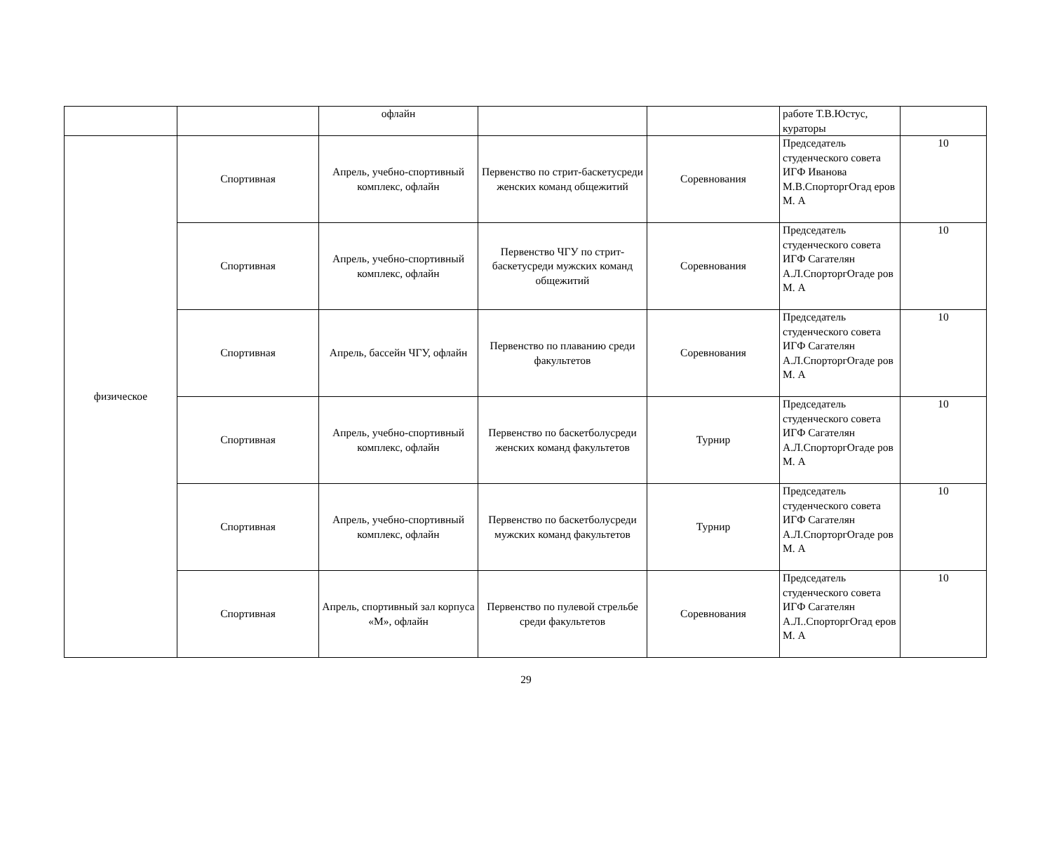| | | офлайн | | | работе Т.В.Юстус, кураторы | |
| физическое | Спортивная | Апрель, учебно-спортивный комплекс, офлайн | Первенство по стрит-баскетусреди женских команд общежитий | Соревнования | Председатель студенческого совета ИГФ Иванова М.В.СпорторгОгад еров М. А | 10 |
| | Спортивная | Апрель, учебно-спортивный комплекс, офлайн | Первенство ЧГУ по стрит-баскетусреди мужских команд общежитий | Соревнования | Председатель студенческого совета ИГФ Сагателян А.Л.СпорторгОгаде ров М. А | 10 |
| | Спортивная | Апрель, бассейн ЧГУ, офлайн | Первенство по плаванию среди факультетов | Соревнования | Председатель студенческого совета ИГФ Сагателян А.Л.СпорторгОгаде ров М. А | 10 |
| | Спортивная | Апрель, учебно-спортивный комплекс, офлайн | Первенство по баскетболусреди женских команд факультетов | Турнир | Председатель студенческого совета ИГФ Сагателян А.Л.СпорторгОгаде ров М. А | 10 |
| | Спортивная | Апрель, учебно-спортивный комплекс, офлайн | Первенство по баскетболусреди мужских команд факультетов | Турнир | Председатель студенческого совета ИГФ Сагателян А.Л.СпорторгОгаде ров М. А | 10 |
| | Спортивная | Апрель, спортивный зал корпуса «М», офлайн | Первенство по пулевой стрельбе среди факультетов | Соревнования | Председатель студенческого совета ИГФ Сагателян А.Л..СпорторгОгад еров М. А | 10 |
29